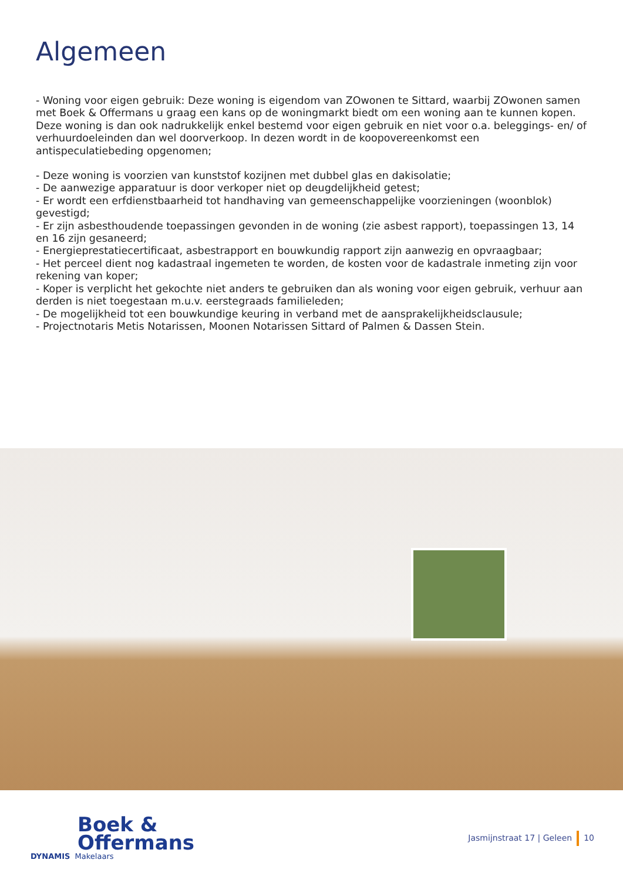Algemeen
- Woning voor eigen gebruik: Deze woning is eigendom van ZOwonen te Sittard, waarbij ZOwonen samen met Boek & Offermans u graag een kans op de woningmarkt biedt om een woning aan te kunnen kopen. Deze woning is dan ook nadrukkelijk enkel bestemd voor eigen gebruik en niet voor o.a. beleggings- en/ of verhuurdoeleinden dan wel doorverkoop. In dezen wordt in de koopovereenkomst een antispeculatiebeding opgenomen;
- Deze woning is voorzien van kunststof kozijnen met dubbel glas en dakisolatie;
- De aanwezige apparatuur is door verkoper niet op deugdelijkheid getest;
- Er wordt een erfdienstbaarheid tot handhaving van gemeenschappelijke voorzieningen (woonblok) gevestigd;
- Er zijn asbesthoudende toepassingen gevonden in de woning (zie asbest rapport), toepassingen 13, 14 en 16 zijn gesaneerd;
- Energieprestatiecertificaat, asbestrapport en bouwkundig rapport zijn aanwezig en opvraagbaar;
- Het perceel dient nog kadastraal ingemeten te worden, de kosten voor de kadastrale inmeting zijn voor rekening van koper;
- Koper is verplicht het gekochte niet anders te gebruiken dan als woning voor eigen gebruik, verhuur aan derden is niet toegestaan m.u.v. eerstegraads familieleden;
- De mogelijkheid tot een bouwkundige keuring in verband met de aansprakelijkheidsclausule;
- Projectnotaris Metis Notarissen, Moonen Notarissen Sittard of Palmen & Dassen Stein.
Boek &
Offermans
DYNAMIS Makelaars
Jasmijnstraat 17 | Geleen 10